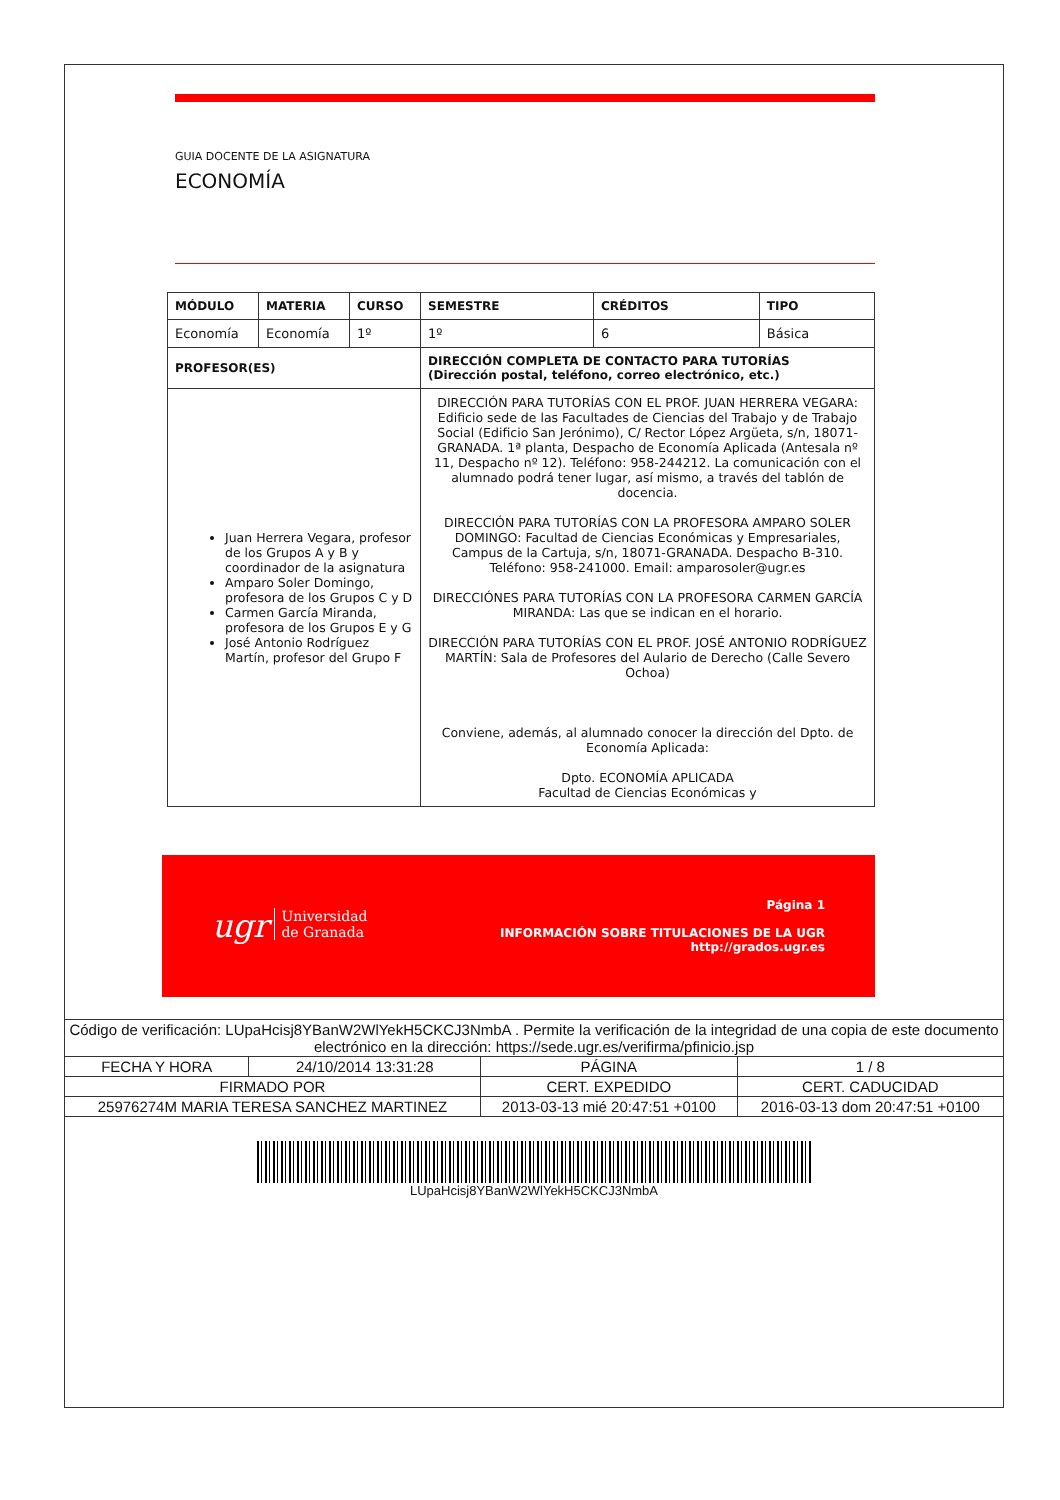GUIA DOCENTE DE LA ASIGNATURA
ECONOMÍA
| MÓDULO | MATERIA | CURSO | SEMESTRE | CRÉDITOS | TIPO |
| --- | --- | --- | --- | --- | --- |
| Economía | Economía | 1º | 1º | 6 | Básica |
| PROFESOR(ES) | | | DIRECCIÓN COMPLETA DE CONTACTO PARA TUTORÍAS (Dirección postal, teléfono, correo electrónico, etc.) | | |
| Juan Herrera Vegara, profesor de los Grupos A y B y coordinador de la asignatura Amparo Soler Domingo, profesora de los Grupos C y D Carmen García Miranda, profesora de los Grupos E y G José Antonio Rodríguez Martín, profesor del Grupo F | | | DIRECCIÓN PARA TUTORÍAS CON EL PROF. JUAN HERRERA VEGARA: Edificio sede de las Facultades de Ciencias del Trabajo y de Trabajo Social (Edificio San Jerónimo), C/ Rector López Argüeta, s/n, 18071-GRANADA. 1ª planta, Despacho de Economía Aplicada (Antesala nº 11, Despacho nº 12). Teléfono: 958-244212. La comunicación con el alumnado podrá tener lugar, así mismo, a través del tablón de docencia. DIRECCIÓN PARA TUTORÍAS CON LA PROFESORA AMPARO SOLER DOMINGO: Facultad de Ciencias Económicas y Empresariales, Campus de la Cartuja, s/n, 18071-GRANADA. Despacho B-310. Teléfono: 958-241000. Email: amparosoler@ugr.es DIRECCIÓNES PARA TUTORÍAS CON LA PROFESORA CARMEN GARCÍA MIRANDA: Las que se indican en el horario. DIRECCIÓN PARA TUTORÍAS CON EL PROF. JOSÉ ANTONIO RODRÍGUEZ MARTÍN: Sala de Profesores del Aulario de Derecho (Calle Severo Ochoa) Conviene, además, al alumnado conocer la dirección del Dpto. de Economía Aplicada: Dpto. ECONOMÍA APLICADA Facultad de Ciencias Económicas y | | |
ugr Universidad
de Granada
Página 1
INFORMACIÓN SOBRE TITULACIONES DE LA UGR
http://grados.ugr.es
| Código de verificación: LUpaHcisj8YBanW2WlYekH5CKCJ3NmbA . Permite la verificación de la integridad de una copia de este documento electrónico en la dirección: https://sede.ugr.es/verifirma/pfinicio.jsp | | | |
| FECHA Y HORA | 24/10/2014 13:31:28 | PÁGINA | 1 / 8 |
| FIRMADO POR | | CERT. EXPEDIDO | CERT. CADUCIDAD |
| 25976274M MARIA TERESA SANCHEZ MARTINEZ | | 2013-03-13 mié 20:47:51 +0100 | 2016-03-13 dom 20:47:51 +0100 |
LUpaHcisj8YBanW2WlYekH5CKCJ3NmbA